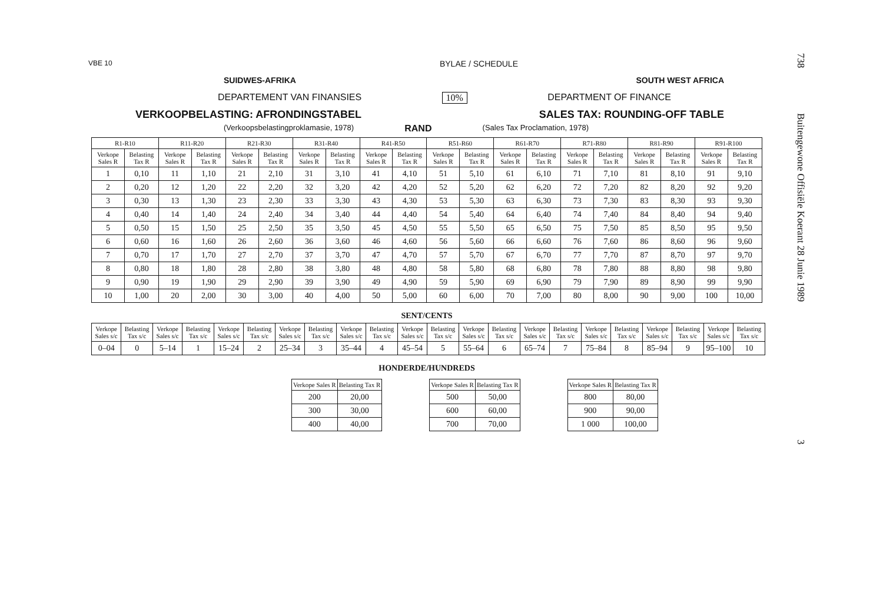738 Buitengewone Offisiële Koerant 28 Junie 1989 3
VBE 10 BYLAE / SCHEDULE
SUIDWES-AFRIKA SOUTH WEST AFRICA
DEPARTEMENT VAN FINANSIES 10% DEPARTMENT OF FINANCE
VERKOOPBELASTING: AFRONDINGSTABEL SALES TAX: ROUNDING-OFF TABLE
(Verkoopsbelastingproklamasie, 1978) RAND (Sales Tax Proclamation, 1978)
| R1-R10 | | R11-R20 | | R21-R30 | | R31-R40 | | R41-R50 | | R51-R60 | | R61-R70 | | R71-R80 | | R81-R90 | | R91-R100 | |
| --- | --- | --- | --- | --- | --- | --- | --- | --- | --- | --- | --- | --- | --- | --- | --- | --- | --- | --- | --- |
| Verkope Sales R | Belasting Tax R | Verkope Sales R | Belasting Tax R | Verkope Sales R | Belasting Tax R | Verkope Sales R | Belasting Tax R | Verkope Sales R | Belasting Tax R | Verkope Sales R | Belasting Tax R | Verkope Sales R | Belasting Tax R | Verkope Sales R | Belasting Tax R | Verkope Sales R | Belasting Tax R | Verkope Sales R | Belasting Tax R |
| 1 | 0,10 | 11 | 1,10 | 21 | 2,10 | 31 | 3,10 | 41 | 4,10 | 51 | 5,10 | 61 | 6,10 | 71 | 7,10 | 81 | 8,10 | 91 | 9,10 |
| 2 | 0,20 | 12 | 1,20 | 22 | 2,20 | 32 | 3,20 | 42 | 4,20 | 52 | 5,20 | 62 | 6,20 | 72 | 7,20 | 82 | 8,20 | 92 | 9,20 |
| 3 | 0,30 | 13 | 1,30 | 23 | 2,30 | 33 | 3,30 | 43 | 4,30 | 53 | 5,30 | 63 | 6,30 | 73 | 7,30 | 83 | 8,30 | 93 | 9,30 |
| 4 | 0,40 | 14 | 1,40 | 24 | 2,40 | 34 | 3,40 | 44 | 4,40 | 54 | 5,40 | 64 | 6,40 | 74 | 7,40 | 84 | 8,40 | 94 | 9,40 |
| 5 | 0,50 | 15 | 1,50 | 25 | 2,50 | 35 | 3,50 | 45 | 4,50 | 55 | 5,50 | 65 | 6,50 | 75 | 7,50 | 85 | 8,50 | 95 | 9,50 |
| 6 | 0,60 | 16 | 1,60 | 26 | 2,60 | 36 | 3,60 | 46 | 4,60 | 56 | 5,60 | 66 | 6,60 | 76 | 7,60 | 86 | 8,60 | 96 | 9,60 |
| 7 | 0,70 | 17 | 1,70 | 27 | 2,70 | 37 | 3,70 | 47 | 4,70 | 57 | 5,70 | 67 | 6,70 | 77 | 7,70 | 87 | 8,70 | 97 | 9,70 |
| 8 | 0,80 | 18 | 1,80 | 28 | 2,80 | 38 | 3,80 | 48 | 4,80 | 58 | 5,80 | 68 | 6,80 | 78 | 7,80 | 88 | 8,80 | 98 | 9,80 |
| 9 | 0,90 | 19 | 1,90 | 29 | 2,90 | 39 | 3,90 | 49 | 4,90 | 59 | 5,90 | 69 | 6,90 | 79 | 7,90 | 89 | 8,90 | 99 | 9,90 |
| 10 | 1,00 | 20 | 2,00 | 30 | 3,00 | 40 | 4,00 | 50 | 5,00 | 60 | 6,00 | 70 | 7,00 | 80 | 8,00 | 90 | 9,00 | 100 | 10,00 |
SENT/CENTS
| Verkope Sales s/c | Belasting Tax s/c | Verkope Sales s/c | Belasting Tax s/c | Verkope Sales s/c | Belasting Tax s/c | Verkope Sales s/c | Belasting Tax s/c | Verkope Sales s/c | Belasting Tax s/c | Verkope Sales s/c | Belasting Tax s/c | Verkope Sales s/c | Belasting Tax s/c | Verkope Sales s/c | Belasting Tax s/c | Verkope Sales s/c | Belasting Tax s/c | Verkope Sales s/c | Belasting Tax s/c | Verkope Sales s/c | Belasting Tax s/c |
| --- | --- | --- | --- | --- | --- | --- | --- | --- | --- | --- | --- | --- | --- | --- | --- | --- | --- | --- | --- | --- | --- |
| 0–04 | 0 | 5–14 | 1 | 15–24 | 2 | 25–34 | 3 | 35–44 | 4 | 45–54 | 5 | 55–64 | 6 | 65–74 | 7 | 75–84 | 8 | 85–94 | 9 | 95–100 | 10 |
HONDERDE/HUNDREDS
| Verkope Sales R | Belasting Tax R |
| --- | --- |
| 200 | 20,00 |
| 300 | 30,00 |
| 400 | 40,00 |
| Verkope Sales R | Belasting Tax R |
| --- | --- |
| 500 | 50,00 |
| 600 | 60,00 |
| 700 | 70,00 |
| Verkope Sales R | Belasting Tax R |
| --- | --- |
| 800 | 80,00 |
| 900 | 90,00 |
| 1 000 | 100,00 |